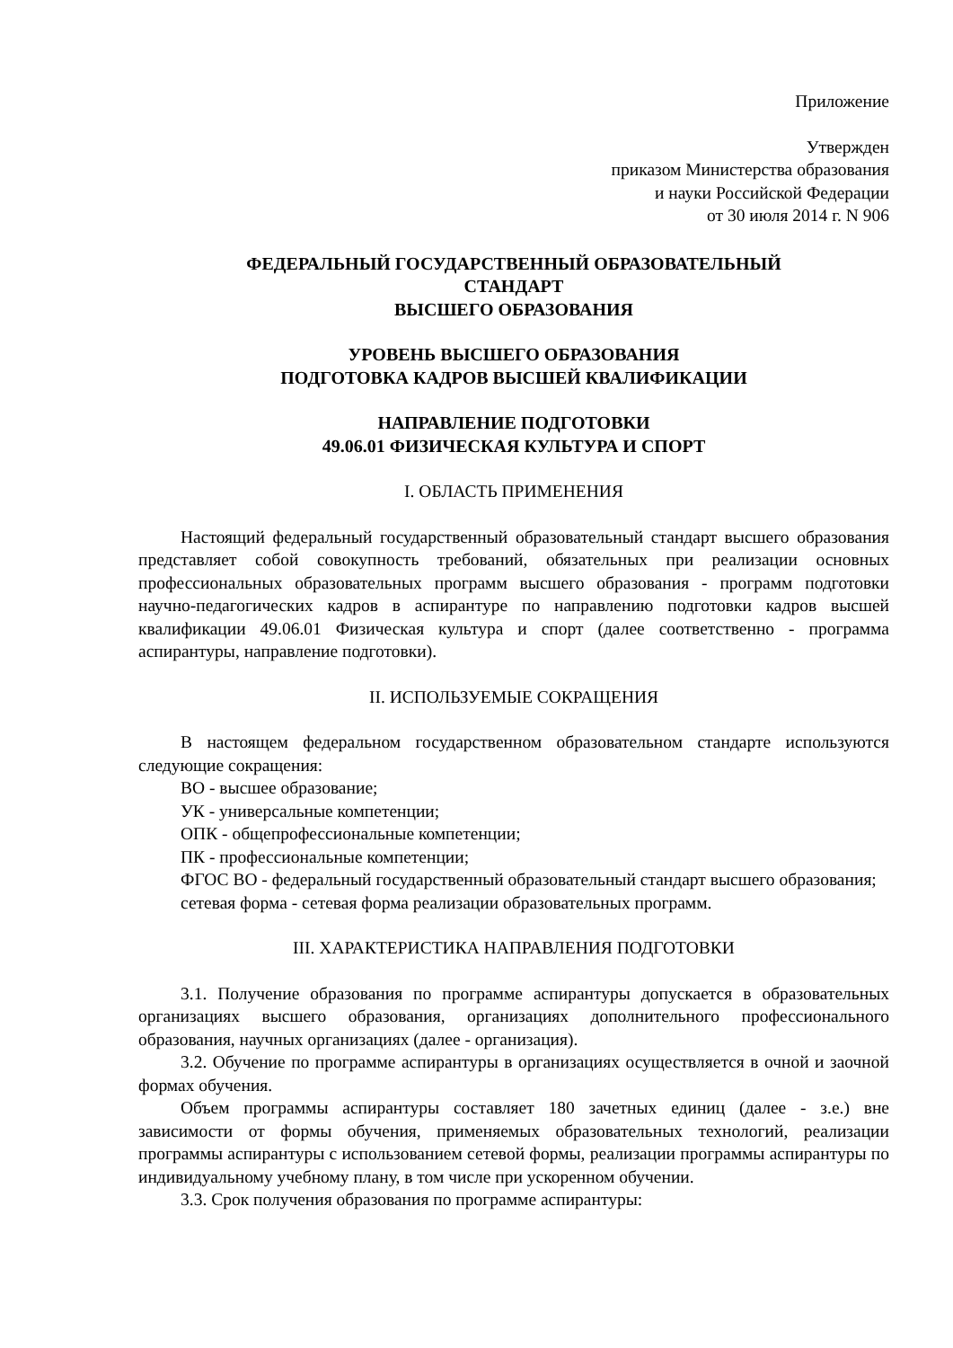Приложение
Утвержден
приказом Министерства образования
и науки Российской Федерации
от 30 июля 2014 г. N 906
ФЕДЕРАЛЬНЫЙ ГОСУДАРСТВЕННЫЙ ОБРАЗОВАТЕЛЬНЫЙ
СТАНДАРТ
ВЫСШЕГО ОБРАЗОВАНИЯ
УРОВЕНЬ ВЫСШЕГО ОБРАЗОВАНИЯ
ПОДГОТОВКА КАДРОВ ВЫСШЕЙ КВАЛИФИКАЦИИ
НАПРАВЛЕНИЕ ПОДГОТОВКИ
49.06.01 ФИЗИЧЕСКАЯ КУЛЬТУРА И СПОРТ
I. ОБЛАСТЬ ПРИМЕНЕНИЯ
Настоящий федеральный государственный образовательный стандарт высшего образования представляет собой совокупность требований, обязательных при реализации основных профессиональных образовательных программ высшего образования - программ подготовки научно-педагогических кадров в аспирантуре по направлению подготовки кадров высшей квалификации 49.06.01 Физическая культура и спорт (далее соответственно - программа аспирантуры, направление подготовки).
II. ИСПОЛЬЗУЕМЫЕ СОКРАЩЕНИЯ
В настоящем федеральном государственном образовательном стандарте используются следующие сокращения:
ВО - высшее образование;
УК - универсальные компетенции;
ОПК - общепрофессиональные компетенции;
ПК - профессиональные компетенции;
ФГОС ВО - федеральный государственный образовательный стандарт высшего образования;
сетевая форма - сетевая форма реализации образовательных программ.
III. ХАРАКТЕРИСТИКА НАПРАВЛЕНИЯ ПОДГОТОВКИ
3.1. Получение образования по программе аспирантуры допускается в образовательных организациях высшего образования, организациях дополнительного профессионального образования, научных организациях (далее - организация).
3.2. Обучение по программе аспирантуры в организациях осуществляется в очной и заочной формах обучения.
Объем программы аспирантуры составляет 180 зачетных единиц (далее - з.е.) вне зависимости от формы обучения, применяемых образовательных технологий, реализации программы аспирантуры с использованием сетевой формы, реализации программы аспирантуры по индивидуальному учебному плану, в том числе при ускоренном обучении.
3.3. Срок получения образования по программе аспирантуры: